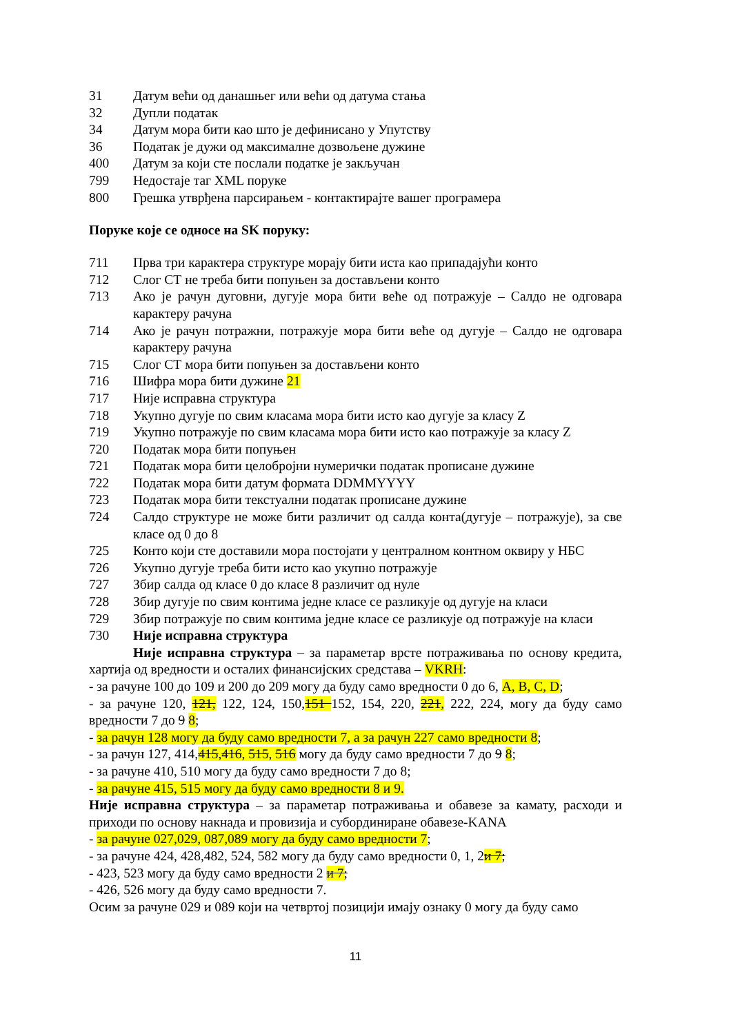31 Датум већи од данашњег или већи од датума стања
32 Дупли податак
34 Датум мора бити као што је дефинисано у Упутству
36 Податак је дужи од максималне дозвољене дужине
400 Датум за који сте послали податке је закључан
799 Недостаје таг XML поруке
800 Грешка утврђена парсирањем - контактирајте вашег програмера
Поруке које се односе на SK поруку:
711 Прва три карактера структуре морају бити иста као припадајући конто
712 Слог СТ не треба бити попуњен за достављени конто
713 Ако је рачун дуговни, дугује мора бити веће од потражује – Салдо не одговара карактеру рачуна
714 Ако је рачун потражни, потражује мора бити веће од дугује – Салдо не одговара карактеру рачуна
715 Слог СТ мора бити попуњен за достављени конто
716 Шифра мора бити дужине 21
717 Није исправна структура
718 Укупно дугује по свим класама мора бити исто као дугује за класу Z
719 Укупно потражује по свим класама мора бити исто као потражује за класу Z
720 Податак мора бити попуњен
721 Податак мора бити целобројни нумерички податак прописане дужине
722 Податак мора бити датум формата DDMMYYYY
723 Податак мора бити текстуални податак прописане дужине
724 Салдо структуре не може бити различит од салда конта(дугује – потражује), за све класе од 0 до 8
725 Конто који сте доставили мора постојати у централном контном оквиру у НБС
726 Укупно дугује треба бити исто као укупно потражује
727 Збир салда од класе 0 до класе 8 различит од нуле
728 Збир дугује по свим контима једне класе се разликује од дугује на класи
729 Збир потражује по свим контима једне класе се разликује од потражује на класи
730 Није исправна структура
Није исправна структура – за параметар врсте потраживања по основу кредита, хартија од вредности и осталих финансијских средстава – VKRH:
- за рачуне 100 до 109 и 200 до 209 могу да буду само вредности 0 до 6, A, B, C, D;
- за рачуне 120, 121, 122, 124, 150,151 152, 154, 220, 221, 222, 224, могу да буду само вредности 7 до 9 8;
- за рачун 128 могу да буду само вредности 7, а за рачун 227 само вредности 8;
- за рачун 127, 414,415,416, 515, 516 могу да буду само вредности 7 до 9 8;
- за рачуне 410, 510 могу да буду само вредности 7 до 8;
- за рачуне 415, 515 могу да буду само вредности 8 и 9.
Није исправна структура – за параметар потраживања и обавезе за камату, расходи и приходи по основу накнада и провизија и субординиране обавезе-KANA
- за рачуне 027,029, 087,089 могу да буду само вредности 7;
- за рачуне 424, 428,482, 524, 582 могу да буду само вредности 0, 1, 2и 7;
- 423, 523 могу да буду само вредности 2 и 7;
- 426, 526 могу да буду само вредности 7.
Осим за рачуне 029 и 089 који на четвртој позицији имају ознаку 0 могу да буду само
11